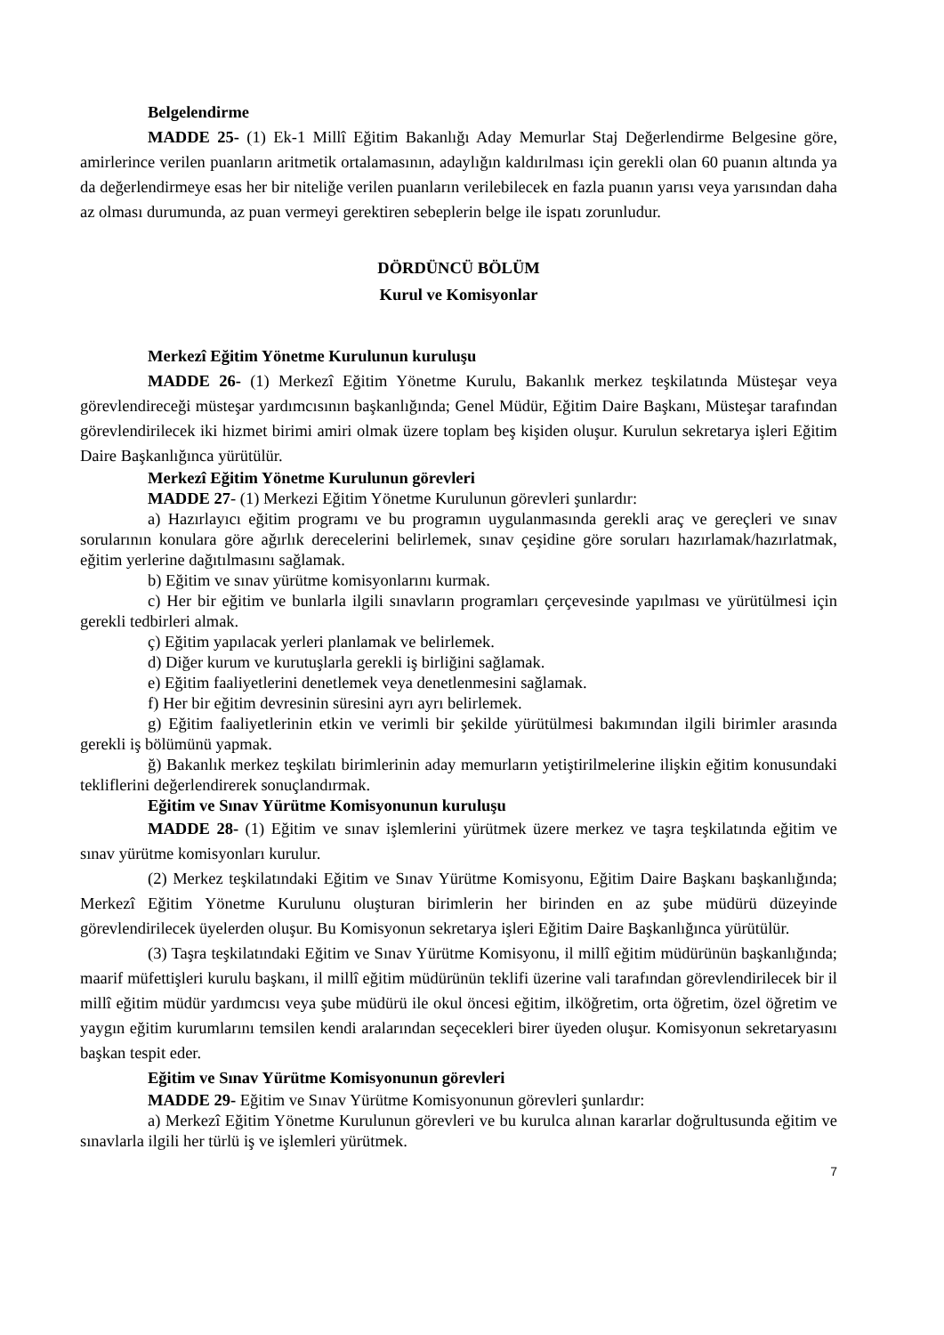Belgelendirme
MADDE 25- (1) Ek-1 Millî Eğitim Bakanlığı Aday Memurlar Staj Değerlendirme Belgesine göre, amirlerince verilen puanların aritmetik ortalamasının, adaylığın kaldırılması için gerekli olan 60 puanın altında ya da değerlendirmeye esas her bir niteliğe verilen puanların verilebilecek en fazla puanın yarısı veya yarısından daha az olması durumunda, az puan vermeyi gerektiren sebeplerin belge ile ispatı zorunludur.
DÖRDÜNCÜ BÖLÜM
Kurul ve Komisyonlar
Merkezî Eğitim Yönetme Kurulunun kuruluşu
MADDE 26- (1) Merkezî Eğitim Yönetme Kurulu, Bakanlık merkez teşkilatında Müsteşar veya görevlendireceği müsteşar yardımcısının başkanlığında; Genel Müdür, Eğitim Daire Başkanı, Müsteşar tarafından görevlendirilecek iki hizmet birimi amiri olmak üzere toplam beş kişiden oluşur. Kurulun sekretarya işleri Eğitim Daire Başkanlığınca yürütülür.
Merkezî Eğitim Yönetme Kurulunun görevleri
MADDE 27- (1) Merkezi Eğitim Yönetme Kurulunun görevleri şunlardır:
a) Hazırlayıcı eğitim programı ve bu programın uygulanmasında gerekli araç ve gereçleri ve sınav sorularının konulara göre ağırlık derecelerini belirlemek, sınav çeşidine göre soruları hazırlamak/hazırlatmak, eğitim yerlerine dağıtılmasını sağlamak.
b) Eğitim ve sınav yürütme komisyonlarını kurmak.
c) Her bir eğitim ve bunlarla ilgili sınavların programları çerçevesinde yapılması ve yürütülmesi için gerekli tedbirleri almak.
ç) Eğitim yapılacak yerleri planlamak ve belirlemek.
d) Diğer kurum ve kurutuşlarla gerekli iş birliğini sağlamak.
e) Eğitim faaliyetlerini denetlemek veya denetlenmesini sağlamak.
f) Her bir eğitim devresinin süresini ayrı ayrı belirlemek.
g) Eğitim faaliyetlerinin etkin ve verimli bir şekilde yürütülmesi bakımından ilgili birimler arasında gerekli iş bölümünü yapmak.
ğ) Bakanlık merkez teşkilatı birimlerinin aday memurların yetiştirilmelerine ilişkin eğitim konusundaki tekliflerini değerlendirerek sonuçlandırmak.
Eğitim ve Sınav Yürütme Komisyonunun kuruluşu
MADDE 28- (1) Eğitim ve sınav işlemlerini yürütmek üzere merkez ve taşra teşkilatında eğitim ve sınav yürütme komisyonları kurulur.
(2) Merkez teşkilatındaki Eğitim ve Sınav Yürütme Komisyonu, Eğitim Daire Başkanı başkanlığında; Merkezî Eğitim Yönetme Kurulunu oluşturan birimlerin her birinden en az şube müdürü düzeyinde görevlendirilecek üyelerden oluşur. Bu Komisyonun sekretarya işleri Eğitim Daire Başkanlığınca yürütülür.
(3) Taşra teşkilatındaki Eğitim ve Sınav Yürütme Komisyonu, il millî eğitim müdürünün başkanlığında; maarif müfettişleri kurulu başkanı, il millî eğitim müdürünün teklifi üzerine vali tarafından görevlendirilecek bir il millî eğitim müdür yardımcısı veya şube müdürü ile okul öncesi eğitim, ilköğretim, orta öğretim, özel öğretim ve yaygın eğitim kurumlarını temsilen kendi aralarından seçecekleri birer üyeden oluşur. Komisyonun sekretaryasını başkan tespit eder.
Eğitim ve Sınav Yürütme Komisyonunun görevleri
MADDE 29- Eğitim ve Sınav Yürütme Komisyonunun görevleri şunlardır:
a) Merkezî Eğitim Yönetme Kurulunun görevleri ve bu kurulca alınan kararlar doğrultusunda eğitim ve sınavlarla ilgili her türlü iş ve işlemleri yürütmek.
7